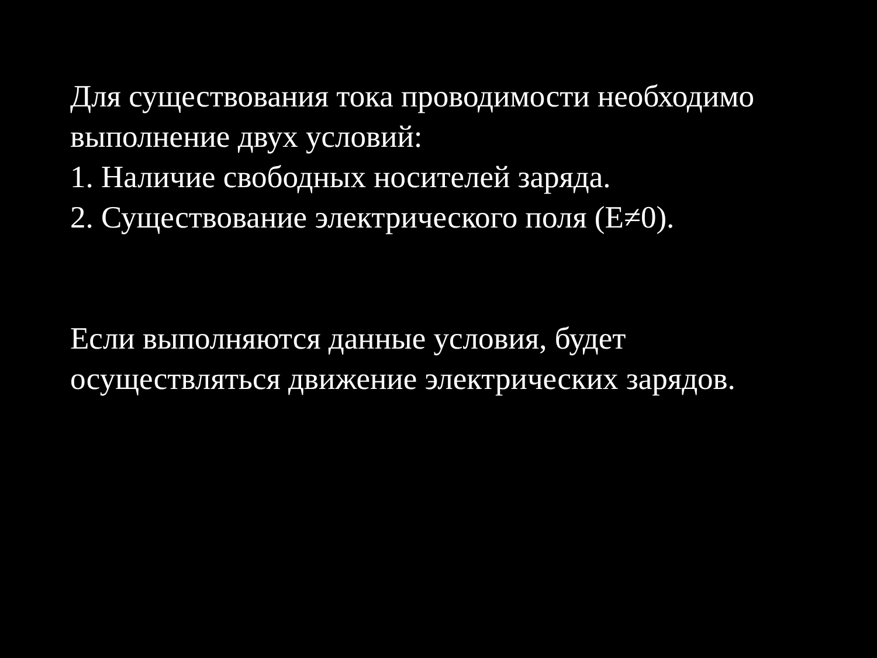Для существования тока проводимости необходимо выполнение двух условий:
1. Наличие свободных носителей заряда.
2. Существование электрического поля (E≠0).
Если выполняются данные условия, будет осуществляться движение электрических зарядов.